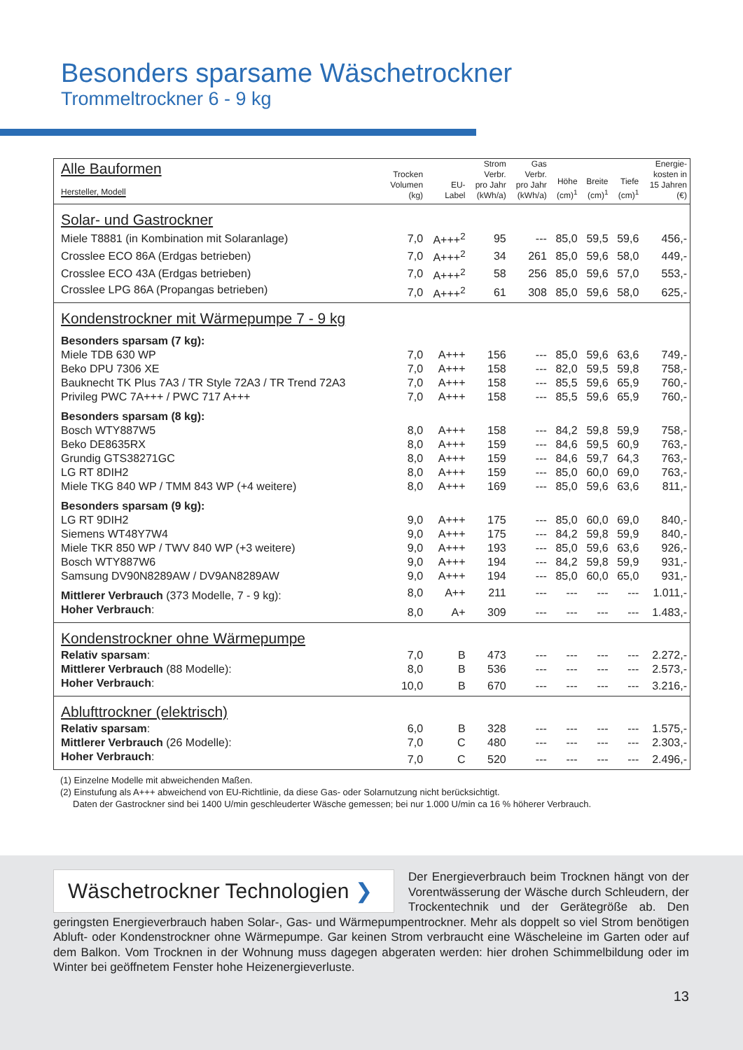Besonders sparsame Wäschetrockner
Trommeltrockner 6 - 9 kg
| Alle Bauformen Hersteller, Modell | Trocken Volumen (kg) | EU- Label | Strom Verbr. pro Jahr (kWh/a) | Gas Verbr. pro Jahr (kWh/a) | Höhe (cm)<sup>1</sup> | Breite (cm)<sup>1</sup> | Tiefe (cm)<sup>1</sup> | Energie- kosten in 15 Jahren (€) |
| --- | --- | --- | --- | --- | --- | --- | --- | --- |
| Solar- und Gastrockner | | | | | | | | |
| Miele T8881 (in Kombination mit Solaranlage) | 7,0 | A+++<sup>2</sup> | 95 | --- | 85,0 | 59,5 | 59,6 | 456,- |
| Crosslee ECO 86A (Erdgas betrieben) | 7,0 | A+++<sup>2</sup> | 34 | 261 | 85,0 | 59,6 | 58,0 | 449,- |
| Crosslee ECO 43A (Erdgas betrieben) | 7,0 | A+++<sup>2</sup> | 58 | 256 | 85,0 | 59,6 | 57,0 | 553,- |
| Crosslee LPG 86A (Propangas betrieben) | 7,0 | A+++<sup>2</sup> | 61 | 308 | 85,0 | 59,6 | 58,0 | 625,- |
| Kondenstrockner mit Wärmepumpe 7 - 9 kg | | | | | | | | |
| Besonders sparsam (7 kg): | | | | | | | | |
| Miele TDB 630 WP | 7,0 | A+++ | 156 | --- | 85,0 | 59,6 | 63,6 | 749,- |
| Beko DPU 7306 XE | 7,0 | A+++ | 158 | --- | 82,0 | 59,5 | 59,8 | 758,- |
| Bauknecht TK Plus 7A3 / TR Style 72A3 / TR Trend 72A3 | 7,0 | A+++ | 158 | --- | 85,5 | 59,6 | 65,9 | 760,- |
| Privileg PWC 7A+++ / PWC 717 A+++ | 7,0 | A+++ | 158 | --- | 85,5 | 59,6 | 65,9 | 760,- |
| Besonders sparsam (8 kg): | | | | | | | | |
| Bosch WTY887W5 | 8,0 | A+++ | 158 | --- | 84,2 | 59,8 | 59,9 | 758,- |
| Beko DE8635RX | 8,0 | A+++ | 159 | --- | 84,6 | 59,5 | 60,9 | 763,- |
| Grundig GTS38271GC | 8,0 | A+++ | 159 | --- | 84,6 | 59,7 | 64,3 | 763,- |
| LG RT 8DIH2 | 8,0 | A+++ | 159 | --- | 85,0 | 60,0 | 69,0 | 763,- |
| Miele TKG 840 WP / TMM 843 WP (+4 weitere) | 8,0 | A+++ | 169 | --- | 85,0 | 59,6 | 63,6 | 811,- |
| Besonders sparsam (9 kg): | | | | | | | | |
| LG RT 9DIH2 | 9,0 | A+++ | 175 | --- | 85,0 | 60,0 | 69,0 | 840,- |
| Siemens WT48Y7W4 | 9,0 | A+++ | 175 | --- | 84,2 | 59,8 | 59,9 | 840,- |
| Miele TKR 850 WP / TWV 840 WP (+3 weitere) | 9,0 | A+++ | 193 | --- | 85,0 | 59,6 | 63,6 | 926,- |
| Bosch WTY887W6 | 9,0 | A+++ | 194 | --- | 84,2 | 59,8 | 59,9 | 931,- |
| Samsung DV90N8289AW / DV9AN8289AW | 9,0 | A+++ | 194 | --- | 85,0 | 60,0 | 65,0 | 931,- |
| Mittlerer Verbrauch (373 Modelle, 7 - 9 kg): | 8,0 | A++ | 211 | --- | --- | --- | --- | 1.011,- |
| Hoher Verbrauch : | 8,0 | A+ | 309 | --- | --- | --- | --- | 1.483,- |
| Kondenstrockner ohne Wärmepumpe | | | | | | | | |
| Relativ sparsam : | 7,0 | B | 473 | --- | --- | --- | --- | 2.272,- |
| Mittlerer Verbrauch (88 Modelle): | 8,0 | B | 536 | --- | --- | --- | --- | 2.573,- |
| Hoher Verbrauch : | 10,0 | B | 670 | --- | --- | --- | --- | 3.216,- |
| Ablufttrockner (elektrisch) | | | | | | | | |
| Relativ sparsam : | 6,0 | B | 328 | --- | --- | --- | --- | 1.575,- |
| Mittlerer Verbrauch (26 Modelle): | 7,0 | C | 480 | --- | --- | --- | --- | 2.303,- |
| Hoher Verbrauch : | 7,0 | C | 520 | --- | --- | --- | --- | 2.496,- |
(1) Einzelne Modelle mit abweichenden Maßen.
(2) Einstufung als A+++ abweichend von EU-Richtlinie, da diese Gas- oder Solarnutzung nicht berücksichtigt.
Daten der Gastrockner sind bei 1400 U/min geschleuderter Wäsche gemessen; bei nur 1.000 U/min ca 16 % höherer Verbrauch.
Wäschetrockner Technologien ❯
Der Energieverbrauch beim Trocknen hängt von der Vorentwässerung der Wäsche durch Schleudern, der Trockentechnik und der Gerätegröße ab. Den geringsten Energieverbrauch haben Solar-, Gas- und Wärmepumpentrockner. Mehr als doppelt so viel Strom benötigen Abluft- oder Kondenstrockner ohne Wärmepumpe. Gar keinen Strom verbraucht eine Wäscheleine im Garten oder auf dem Balkon. Vom Trocknen in der Wohnung muss dagegen abgeraten werden: hier drohen Schimmelbildung oder im Winter bei geöffnetem Fenster hohe Heizenergieverluste.
13